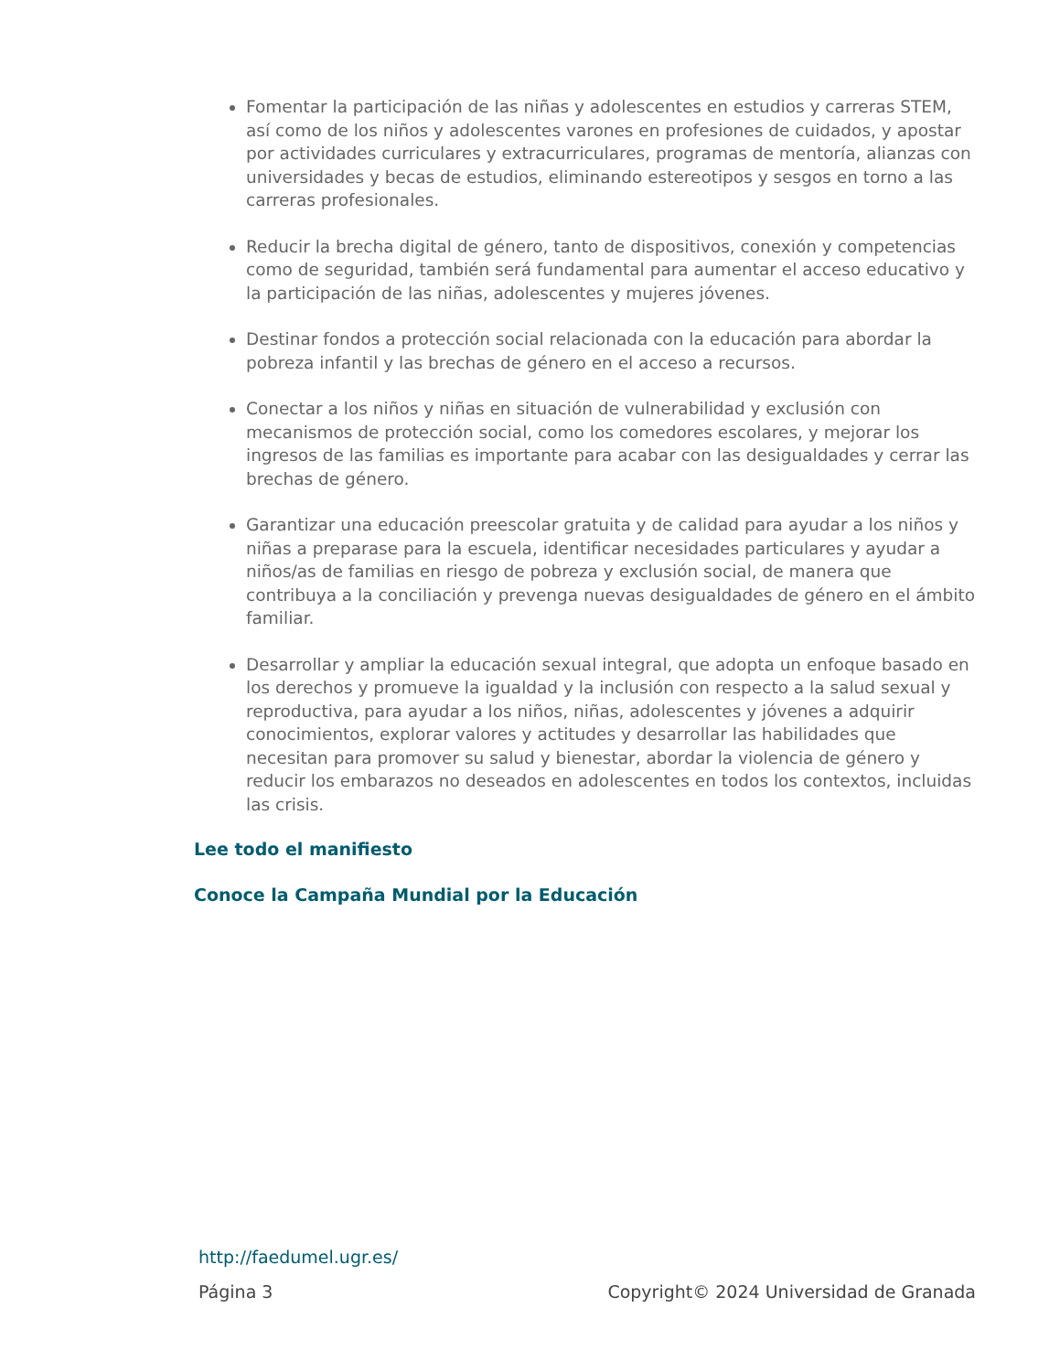Fomentar la participación de las niñas y adolescentes en estudios y carreras STEM, así como de los niños y adolescentes varones en profesiones de cuidados, y apostar por actividades curriculares y extracurriculares, programas de mentoría, alianzas con universidades y becas de estudios, eliminando estereotipos y sesgos en torno a las carreras profesionales.
Reducir la brecha digital de género, tanto de dispositivos, conexión y competencias como de seguridad, también será fundamental para aumentar el acceso educativo y la participación de las niñas, adolescentes y mujeres jóvenes.
Destinar fondos a protección social relacionada con la educación para abordar la pobreza infantil y las brechas de género en el acceso a recursos.
Conectar a los niños y niñas en situación de vulnerabilidad y exclusión con mecanismos de protección social, como los comedores escolares, y mejorar los ingresos de las familias es importante para acabar con las desigualdades y cerrar las brechas de género.
Garantizar una educación preescolar gratuita y de calidad para ayudar a los niños y niñas a preparase para la escuela, identificar necesidades particulares y ayudar a niños/as de familias en riesgo de pobreza y exclusión social, de manera que contribuya a la conciliación y prevenga nuevas desigualdades de género en el ámbito familiar.
Desarrollar y ampliar la educación sexual integral, que adopta un enfoque basado en los derechos y promueve la igualdad y la inclusión con respecto a la salud sexual y reproductiva, para ayudar a los niños, niñas, adolescentes y jóvenes a adquirir conocimientos, explorar valores y actitudes y desarrollar las habilidades que necesitan para promover su salud y bienestar, abordar la violencia de género y reducir los embarazos no deseados en adolescentes en todos los contextos, incluidas las crisis.
Lee todo el manifiesto
Conoce la Campaña Mundial por la Educación
http://faedumel.ugr.es/
Página 3 Copyright© 2024 Universidad de Granada